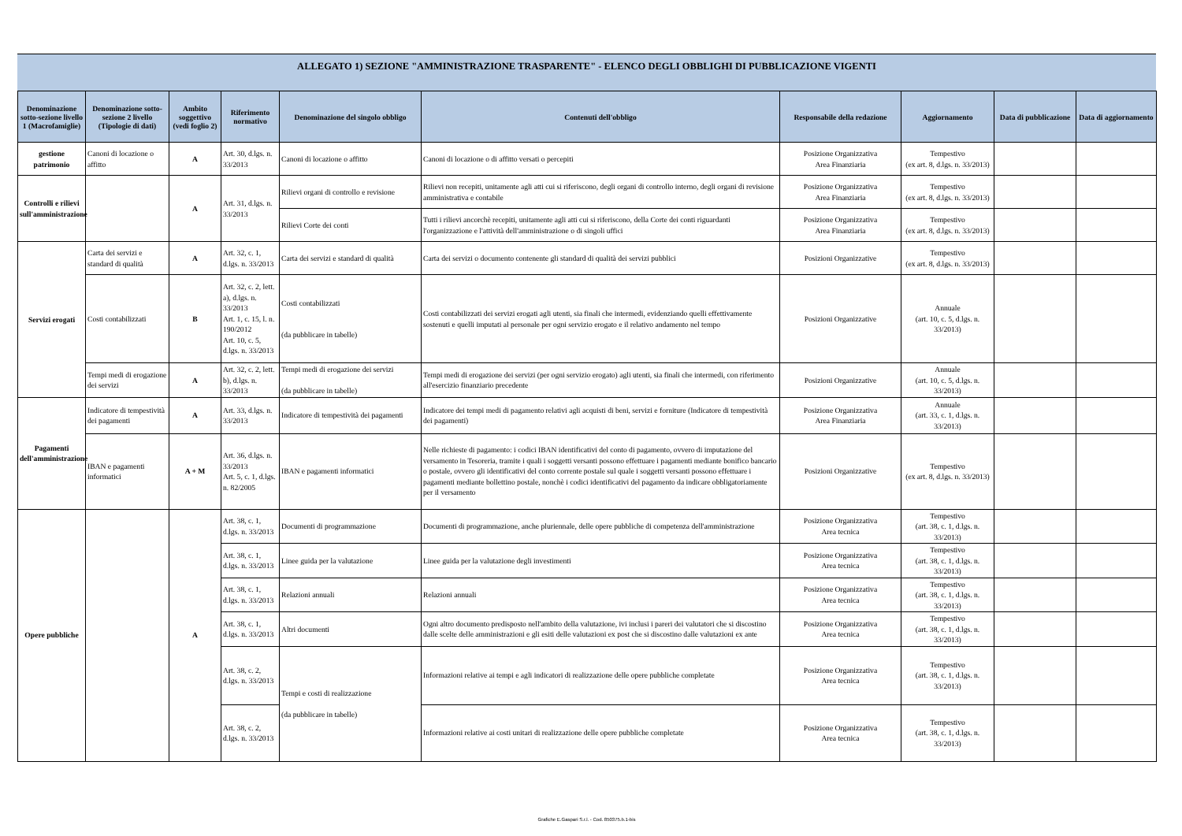ALLEGATO 1) SEZIONE "AMMINISTRAZIONE TRASPARENTE" - ELENCO DEGLI OBBLIGHI DI PUBBLICAZIONE VIGENTI
| Denominazione sotto-sezione livello 1 (Macrofamiglie) | Denominazione sotto-sezione 2 livello (Tipologie di dati) | Ambito soggettivo (vedi foglio 2) | Riferimento normativo | Denominazione del singolo obbligo | Contenuti dell'obbligo | Responsabile della redazione | Aggiornamento | Data di pubblicazione | Data di aggiornamento |
| --- | --- | --- | --- | --- | --- | --- | --- | --- | --- |
| gestione patrimonio | Canoni di locazione o affitto | A | Art. 30, d.lgs. n. 33/2013 | Canoni di locazione o affitto | Canoni di locazione o di affitto versati o percepiti | Posizione Organizzativa Area Finanziaria | Tempestivo (ex art. 8, d.lgs. n. 33/2013) | | |
| Controlli e rilievi sull'amministrazione | | A | Art. 31, d.lgs. n. 33/2013 | Rilievi organi di controllo e revisione | Rilievi non recepiti, unitamente agli atti cui si riferiscono, degli organi di controllo interno, degli organi di revisione amministrativa e contabile | Posizione Organizzativa Area Finanziaria | Tempestivo (ex art. 8, d.lgs. n. 33/2013) | | |
| | | | | Rilievi Corte dei conti | Tutti i rilievi ancorchè recepiti, unitamente agli atti cui si riferiscono, della Corte dei conti riguardanti l'organizzazione e l'attività dell'amministrazione o di singoli uffici | Posizione Organizzativa Area Finanziaria | Tempestivo (ex art. 8, d.lgs. n. 33/2013) | | |
| Servizi erogati | Carta dei servizi e standard di qualità | A | Art. 32, c. 1, d.lgs. n. 33/2013 | Carta dei servizi e standard di qualità | Carta dei servizi o documento contenente gli standard di qualità dei servizi pubblici | Posizioni Organizzative | Tempestivo (ex art. 8, d.lgs. n. 33/2013) | | |
| | Costi contabilizzati | B | Art. 32, c. 2, lett. a), d.lgs. n. 33/2013 Art. 1, c. 15, l. n. 190/2012 Art. 10, c. 5, d.lgs. n. 33/2013 | Costi contabilizzati (da pubblicare in tabelle) | Costi contabilizzati dei servizi erogati agli utenti, sia finali che intermedi, evidenziando quelli effettivamente sostenuti e quelli imputati al personale per ogni servizio erogato e il relativo andamento nel tempo | Posizioni Organizzative | Annuale (art. 10, c. 5, d.lgs. n. 33/2013) | | |
| | Tempi medi di erogazione dei servizi | A | Art. 32, c. 2, lett. b), d.lgs. n. 33/2013 | Tempi medi di erogazione dei servizi (da pubblicare in tabelle) | Tempi medi di erogazione dei servizi (per ogni servizio erogato) agli utenti, sia finali che intermedi, con riferimento all'esercizio finanziario precedente | Posizioni Organizzative | Annuale (art. 10, c. 5, d.lgs. n. 33/2013) | | |
| Pagamenti dell'amministrazione | Indicatore di tempestività dei pagamenti | A | Art. 33, d.lgs. n. 33/2013 | Indicatore di tempestività dei pagamenti | Indicatore dei tempi medi di pagamento relativi agli acquisti di beni, servizi e forniture (Indicatore di tempestività dei pagamenti) | Posizione Organizzativa Area Finanziaria | Annuale (art. 33, c. 1, d.lgs. n. 33/2013) | | |
| | IBAN e pagamenti informatici | A + M | Art. 36, d.lgs. n. 33/2013 Art. 5, c. 1, d.lgs. n. 82/2005 | IBAN e pagamenti informatici | Nelle richieste di pagamento: i codici IBAN identificativi del conto di pagamento, ovvero di imputazione del versamento in Tesoreria, tramite i quali i soggetti versanti possono effettuare i pagamenti mediante bonifico bancario o postale, ovvero gli identificativi del conto corrente postale sul quale i soggetti versanti possono effettuare i pagamenti mediante bollettino postale, nonchè i codici identificativi del pagamento da indicare obbligatoriamente per il versamento | Posizioni Organizzative | Tempestivo (ex art. 8, d.lgs. n. 33/2013) | | |
| Opere pubbliche | | A | Art. 38, c. 1, d.lgs. n. 33/2013 | Documenti di programmazione | Documenti di programmazione, anche pluriennale, delle opere pubbliche di competenza dell'amministrazione | Posizione Organizzativa Area tecnica | Tempestivo (art. 38, c. 1, d.lgs. n. 33/2013) | | |
| | | | Art. 38, c. 1, d.lgs. n. 33/2013 | Linee guida per la valutazione | Linee guida per la valutazione degli investimenti | Posizione Organizzativa Area tecnica | Tempestivo (art. 38, c. 1, d.lgs. n. 33/2013) | | |
| | | | Art. 38, c. 1, d.lgs. n. 33/2013 | Relazioni annuali | Relazioni annuali | Posizione Organizzativa Area tecnica | Tempestivo (art. 38, c. 1, d.lgs. n. 33/2013) | | |
| | | | Art. 38, c. 1, d.lgs. n. 33/2013 | Altri documenti | Ogni altro documento predisposto nell'ambito della valutazione, ivi inclusi i pareri dei valutatori che si discostino dalle scelte delle amministrazioni e gli esiti delle valutazioni ex post che si discostino dalle valutazioni ex ante | Posizione Organizzativa Area tecnica | Tempestivo (art. 38, c. 1, d.lgs. n. 33/2013) | | |
| | | | Art. 38, c. 2, d.lgs. n. 33/2013 | Tempi e costi di realizzazione (da pubblicare in tabelle) | Informazioni relative ai tempi e agli indicatori di realizzazione delle opere pubbliche completate | Posizione Organizzativa Area tecnica | Tempestivo (art. 38, c. 1, d.lgs. n. 33/2013) | | |
| | | | Art. 38, c. 2, d.lgs. n. 33/2013 | | Informazioni relative ai costi unitari di realizzazione delle opere pubbliche completate | Posizione Organizzativa Area tecnica | Tempestivo (art. 38, c. 1, d.lgs. n. 33/2013) | | |
Grafiche E.Gaspari S.r.l. - Cod. 850375.b.1-bis